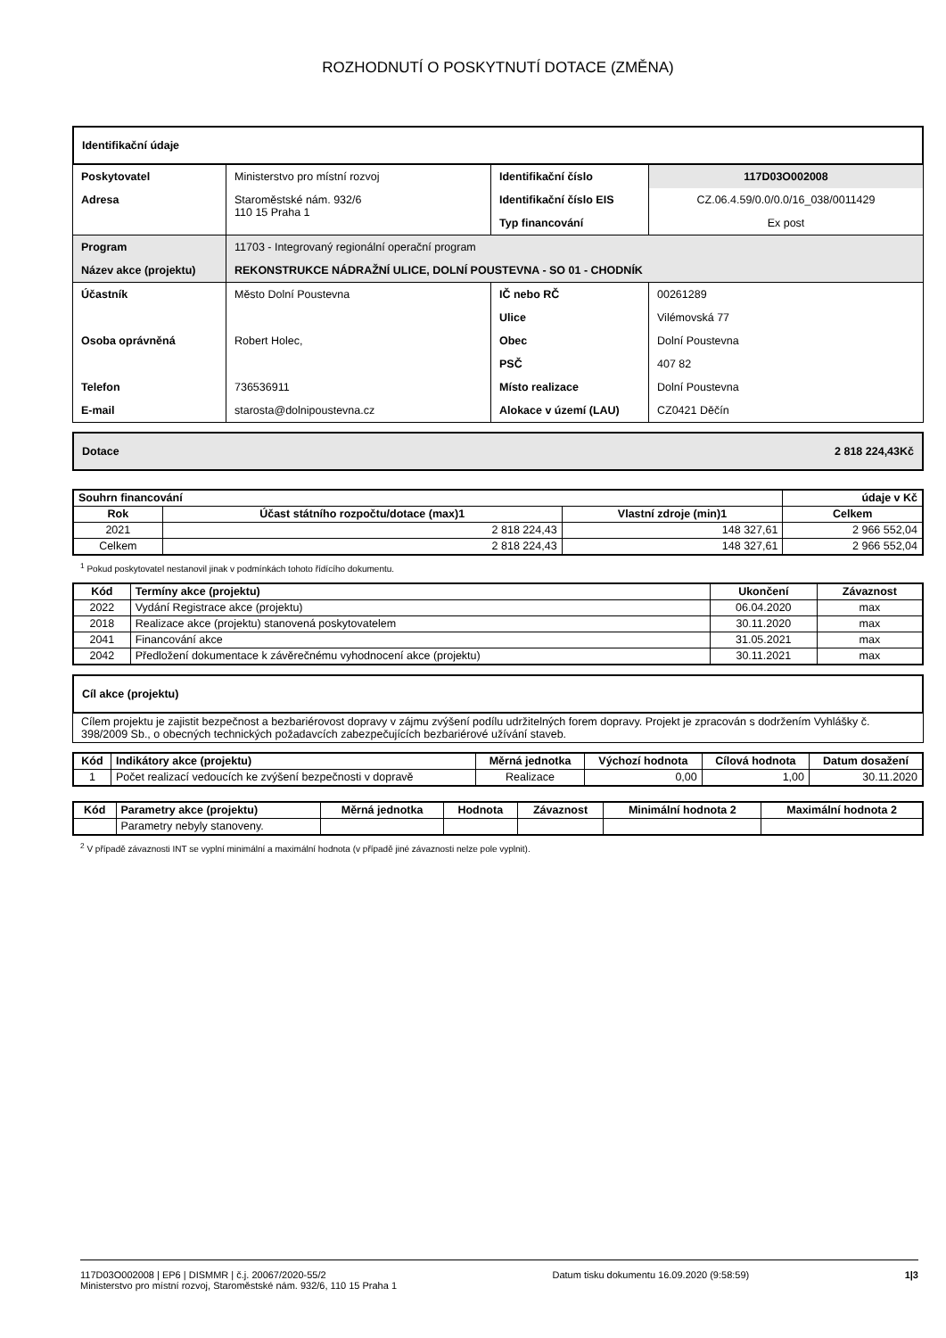ROZHODNUTÍ O POSKYTNUTÍ DOTACE (ZMĚNA)
Identifikační údaje
| Poskytovatel | Ministerstvo pro místní rozvoj | Identifikační číslo | 117D03O002008 |
| Adresa | Staroměstské nám. 932/6 110 15 Praha 1 | Identifikační číslo EIS | CZ.06.4.59/0.0/0.0/16_038/0011429 |
| | | Typ financování | Ex post |
| Program | 11703 - Integrovaný regionální operační program | | |
| Název akce (projektu) | REKONSTRUKCE NÁDRAŽNÍ ULICE, DOLNÍ POUSTEVNA - SO 01 - CHODNÍK | | |
| Účastník | Město Dolní Poustevna | IČ nebo RČ | 00261289 |
| | | Ulice | Vilémovská 77 |
| Osoba oprávněná | Robert Holec, | Obec | Dolní Poustevna |
| | | PSČ | 407 82 |
| Telefon | 736536911 | Místo realizace | Dolní Poustevna |
| E-mail | starosta@dolnipoustevna.cz | Alokace v území (LAU) | CZ0421 Děčín |
Dotace 2 818 224,43Kč
| Souhrn financování | | | údaje v Kč |
| --- | --- | --- | --- |
| Rok | Účast státního rozpočtu/dotace (max)1 | Vlastní zdroje (min)1 | Celkem |
| 2021 | 2 818 224,43 | 148 327,61 | 2 966 552,04 |
| Celkem | 2 818 224,43 | 148 327,61 | 2 966 552,04 |
<sup>1</sup> Pokud poskytovatel nestanovil jinak v podmínkách tohoto řídícího dokumentu.
| Kód | Termíny akce (projektu) | Ukončení | Závaznost |
| --- | --- | --- | --- |
| 2022 | Vydání Registrace akce (projektu) | 06.04.2020 | max |
| 2018 | Realizace akce (projektu) stanovená poskytovatelem | 30.11.2020 | max |
| 2041 | Financování akce | 31.05.2021 | max |
| 2042 | Předložení dokumentace k závěrečnému vyhodnocení akce (projektu) | 30.11.2021 | max |
Cíl akce (projektu)
Cílem projektu je zajistit bezpečnost a bezbariérovost dopravy v zájmu zvýšení podílu udržitelných forem dopravy. Projekt je zpracován s dodržením Vyhlášky č. 398/2009 Sb., o obecných technických požadavcích zabezpečujících bezbariérové užívání staveb.
| Kód | Indikátory akce (projektu) | Měrná jednotka | Výchozí hodnota | Cílová hodnota | Datum dosažení |
| --- | --- | --- | --- | --- | --- |
| 1 | Počet realizací vedoucích ke zvýšení bezpečnosti v dopravě | Realizace | 0,00 | 1,00 | 30.11.2020 |
| Kód | Parametry akce (projektu) | Měrná jednotka | Hodnota | Závaznost | Minimální hodnota 2 | Maximální hodnota 2 |
| --- | --- | --- | --- | --- | --- | --- |
| | Parametry nebyly stanoveny. | | | | | |
<sup>2</sup> V případě závaznosti INT se vyplní minimální a maximální hodnota (v případě jiné závaznosti nelze pole vyplnit).
117D03O002008 | EP6 | DISMMR | č.j. 20067/2020-55/2
Ministerstvo pro místní rozvoj, Staroměstské nám. 932/6, 110 15 Praha 1
Datum tisku dokumentu 16.09.2020 (9:58:59)
1|3